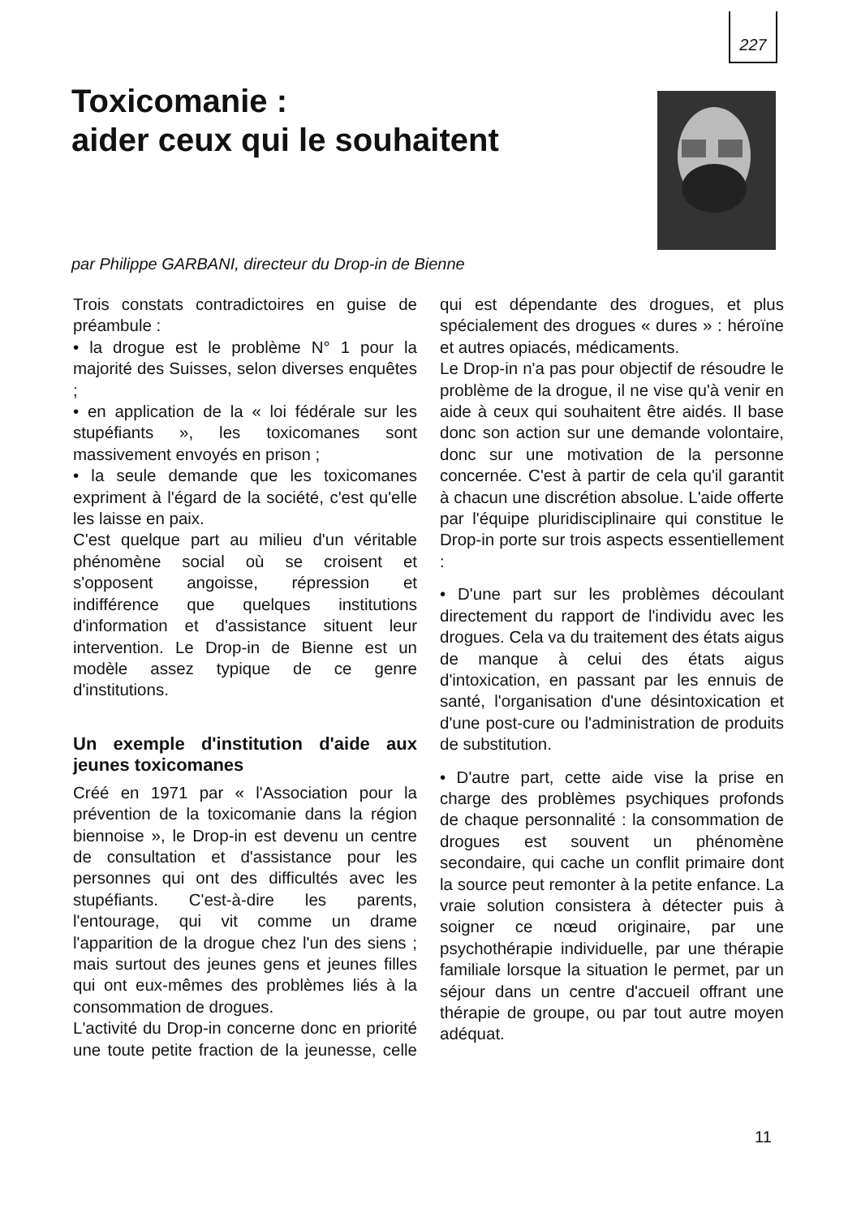227
Toxicomanie :
aider ceux qui le souhaitent
par Philippe GARBANI, directeur du Drop-in de Bienne
Trois constats contradictoires en guise de préambule :
• la drogue est le problème N° 1 pour la majorité des Suisses, selon diverses enquêtes ;
• en application de la « loi fédérale sur les stupéfiants », les toxicomanes sont massivement envoyés en prison ;
• la seule demande que les toxicomanes expriment à l'égard de la société, c'est qu'elle les laisse en paix.
C'est quelque part au milieu d'un véritable phénomène social où se croisent et s'opposent angoisse, répression et indifférence que quelques institutions d'information et d'assistance situent leur intervention. Le Drop-in de Bienne est un modèle assez typique de ce genre d'institutions.
Un exemple d'institution d'aide aux jeunes toxicomanes
Créé en 1971 par « l'Association pour la prévention de la toxicomanie dans la région biennoise », le Drop-in est devenu un centre de consultation et d'assistance pour les personnes qui ont des difficultés avec les stupéfiants. C'est-à-dire les parents, l'entourage, qui vit comme un drame l'apparition de la drogue chez l'un des siens ; mais surtout des jeunes gens et jeunes filles qui ont eux-mêmes des problèmes liés à la consommation de drogues.
L'activité du Drop-in concerne donc en priorité une toute petite fraction de la jeunesse, celle qui est dépendante des drogues, et plus spécialement des drogues « dures » : héroïne et autres opiacés, médicaments.
Le Drop-in n'a pas pour objectif de résoudre le problème de la drogue, il ne vise qu'à venir en aide à ceux qui souhaitent être aidés. Il base donc son action sur une demande volontaire, donc sur une motivation de la personne concernée. C'est à partir de cela qu'il garantit à chacun une discrétion absolue. L'aide offerte par l'équipe pluridisciplinaire qui constitue le Drop-in porte sur trois aspects essentiellement :
• D'une part sur les problèmes découlant directement du rapport de l'individu avec les drogues. Cela va du traitement des états aigus de manque à celui des états aigus d'intoxication, en passant par les ennuis de santé, l'organisation d'une désintoxication et d'une post-cure ou l'administration de produits de substitution.
• D'autre part, cette aide vise la prise en charge des problèmes psychiques profonds de chaque personnalité : la consommation de drogues est souvent un phénomène secondaire, qui cache un conflit primaire dont la source peut remonter à la petite enfance. La vraie solution consistera à détecter puis à soigner ce nœud originaire, par une psychothérapie individuelle, par une thérapie familiale lorsque la situation le permet, par un séjour dans un centre d'accueil offrant une thérapie de groupe, ou par tout autre moyen adéquat.
11